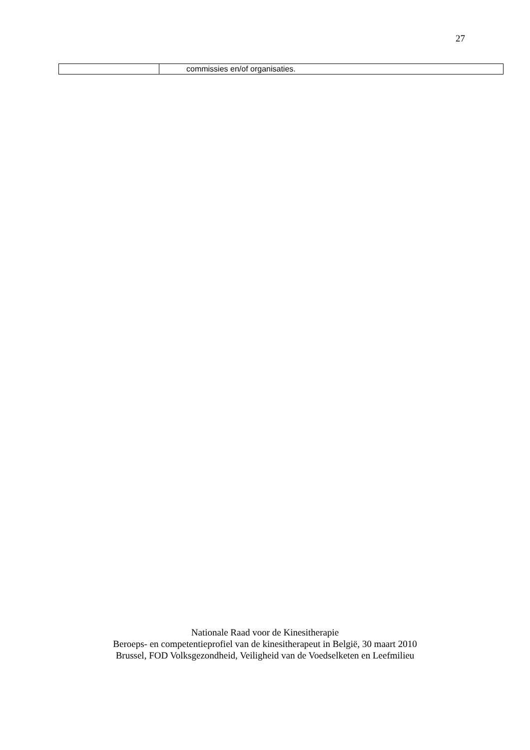27
| | commissies en/of organisaties. |
Nationale Raad voor de Kinesitherapie
Beroeps- en competentieprofiel van de kinesitherapeut in België, 30 maart 2010
Brussel, FOD Volksgezondheid, Veiligheid van de Voedselketen en Leefmilieu